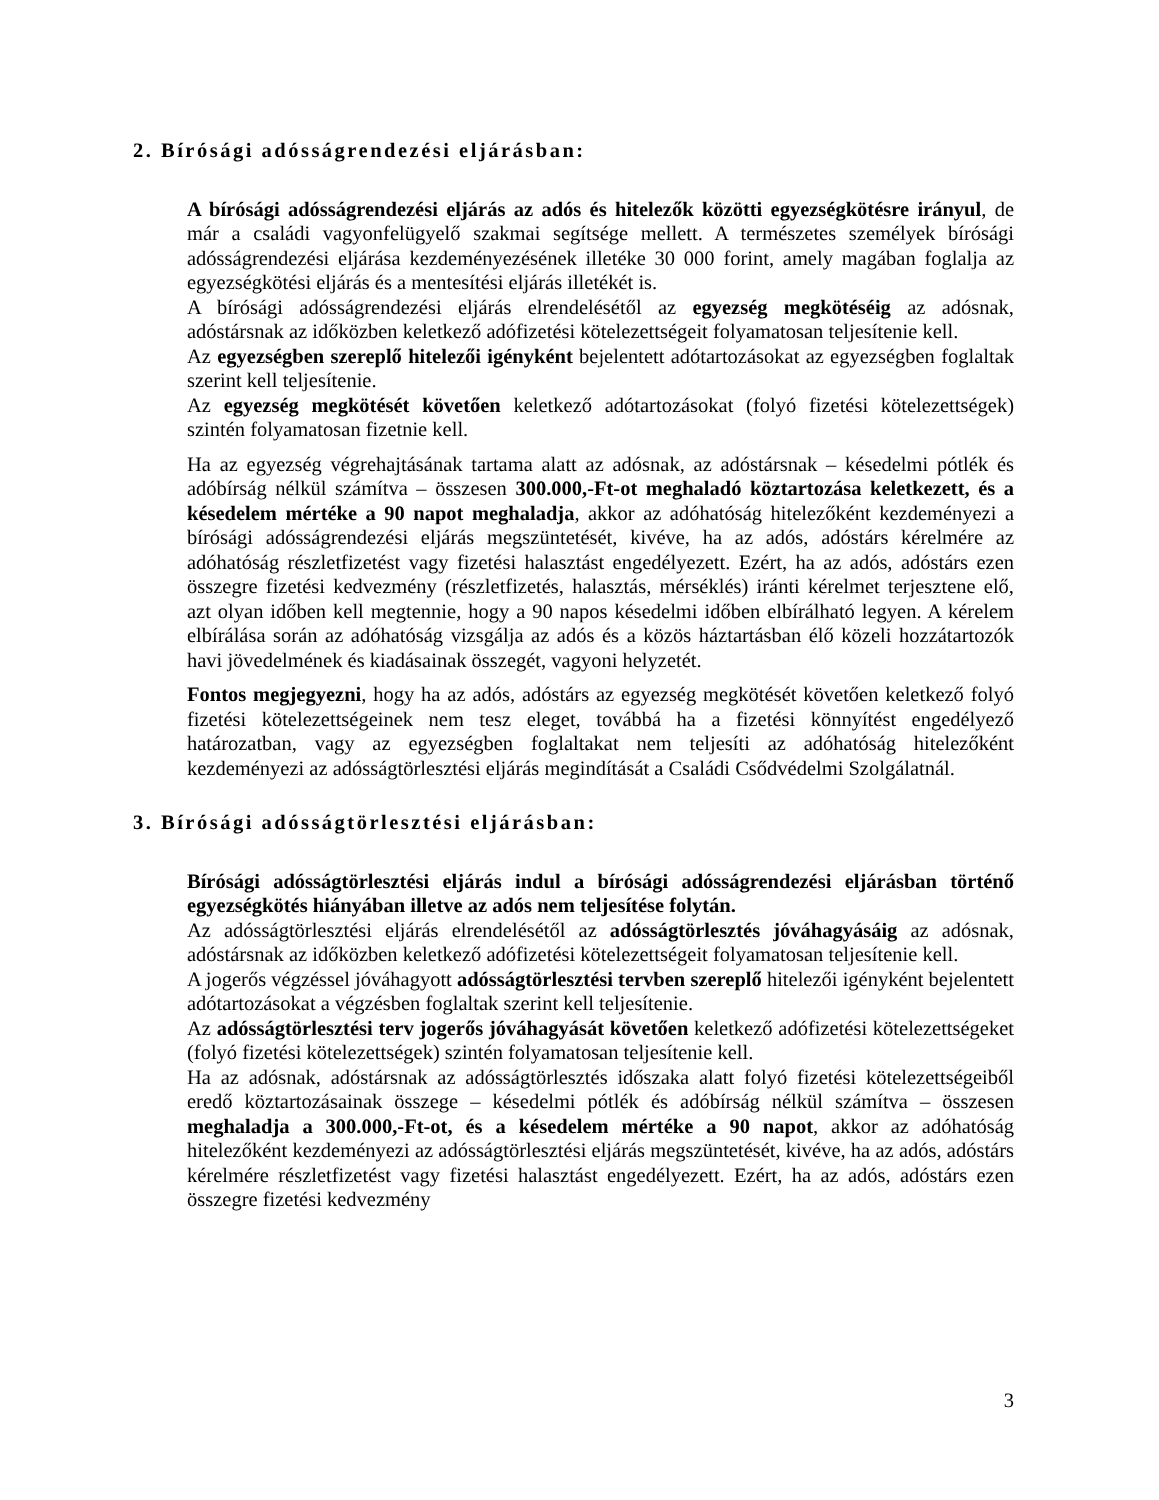2. Bírósági adósságrendezési eljárásban:
A bírósági adósságrendezési eljárás az adós és hitelezők közötti egyezségkötésre irányul, de már a családi vagyonfelügyelő szakmai segítsége mellett. A természetes személyek bírósági adósságrendezési eljárása kezdeményezésének illetéke 30 000 forint, amely magában foglalja az egyezségkötési eljárás és a mentesítési eljárás illetékét is.
A bírósági adósságrendezési eljárás elrendelésétől az egyezség megkötéséig az adósnak, adóstársnak az időközben keletkező adófizetési kötelezettségeit folyamatosan teljesítenie kell.
Az egyezségben szereplő hitelezői igényként bejelentett adótartozásokat az egyezségben foglaltak szerint kell teljesítenie.
Az egyezség megkötését követően keletkező adótartozásokat (folyó fizetési kötelezettségek) szintén folyamatosan fizetnie kell.
Ha az egyezség végrehajtásának tartama alatt az adósnak, az adóstársnak – késedelmi pótlék és adóbírság nélkül számítva – összesen 300.000,-Ft-ot meghaladó köztartozása keletkezett, és a késedelem mértéke a 90 napot meghaladja, akkor az adóhatóság hitelezőként kezdeményezi a bírósági adósságrendezési eljárás megszüntetését, kivéve, ha az adós, adóstárs kérelmére az adóhatóság részletfizetést vagy fizetési halasztást engedélyezett. Ezért, ha az adós, adóstárs ezen összegre fizetési kedvezmény (részletfizetés, halasztás, mérséklés) iránti kérelmet terjesztene elő, azt olyan időben kell megtennie, hogy a 90 napos késedelmi időben elbírálható legyen. A kérelem elbírálása során az adóhatóság vizsgálja az adós és a közös háztartásban élő közeli hozzátartozók havi jövedelmének és kiadásainak összegét, vagyoni helyzetét.
Fontos megjegyezni, hogy ha az adós, adóstárs az egyezség megkötését követően keletkező folyó fizetési kötelezettségeinek nem tesz eleget, továbbá ha a fizetési könnyítést engedélyező határozatban, vagy az egyezségben foglaltakat nem teljesíti az adóhatóság hitelezőként kezdeményezi az adósságtörlesztési eljárás megindítását a Családi Csődvédelmi Szolgálatnál.
3. Bírósági adósságtörlesztési eljárásban:
Bírósági adósságtörlesztési eljárás indul a bírósági adósságrendezési eljárásban történő egyezségkötés hiányában illetve az adós nem teljesítése folytán.
Az adósságtörlesztési eljárás elrendelésétől az adósságtörlesztés jóváhagyásáig az adósnak, adóstársnak az időközben keletkező adófizetési kötelezettségeit folyamatosan teljesítenie kell.
A jogerős végzéssel jóváhagyott adósságtörlesztési tervben szereplő hitelezői igényként bejelentett adótartozásokat a végzésben foglaltak szerint kell teljesítenie.
Az adósságtörlesztési terv jogerős jóváhagyását követően keletkező adófizetési kötelezettségeket (folyó fizetési kötelezettségek) szintén folyamatosan teljesítenie kell.
Ha az adósnak, adóstársnak az adósságtörlesztés időszaka alatt folyó fizetési kötelezettségeiből eredő köztartozásainak összege – késedelmi pótlék és adóbírság nélkül számítva – összesen meghaladja a 300.000,-Ft-ot, és a késedelem mértéke a 90 napot, akkor az adóhatóság hitelezőként kezdeményezi az adósságtörlesztési eljárás megszüntetését, kivéve, ha az adós, adóstárs kérelmére részletfizetést vagy fizetési halasztást engedélyezett. Ezért, ha az adós, adóstárs ezen összegre fizetési kedvezmény
3